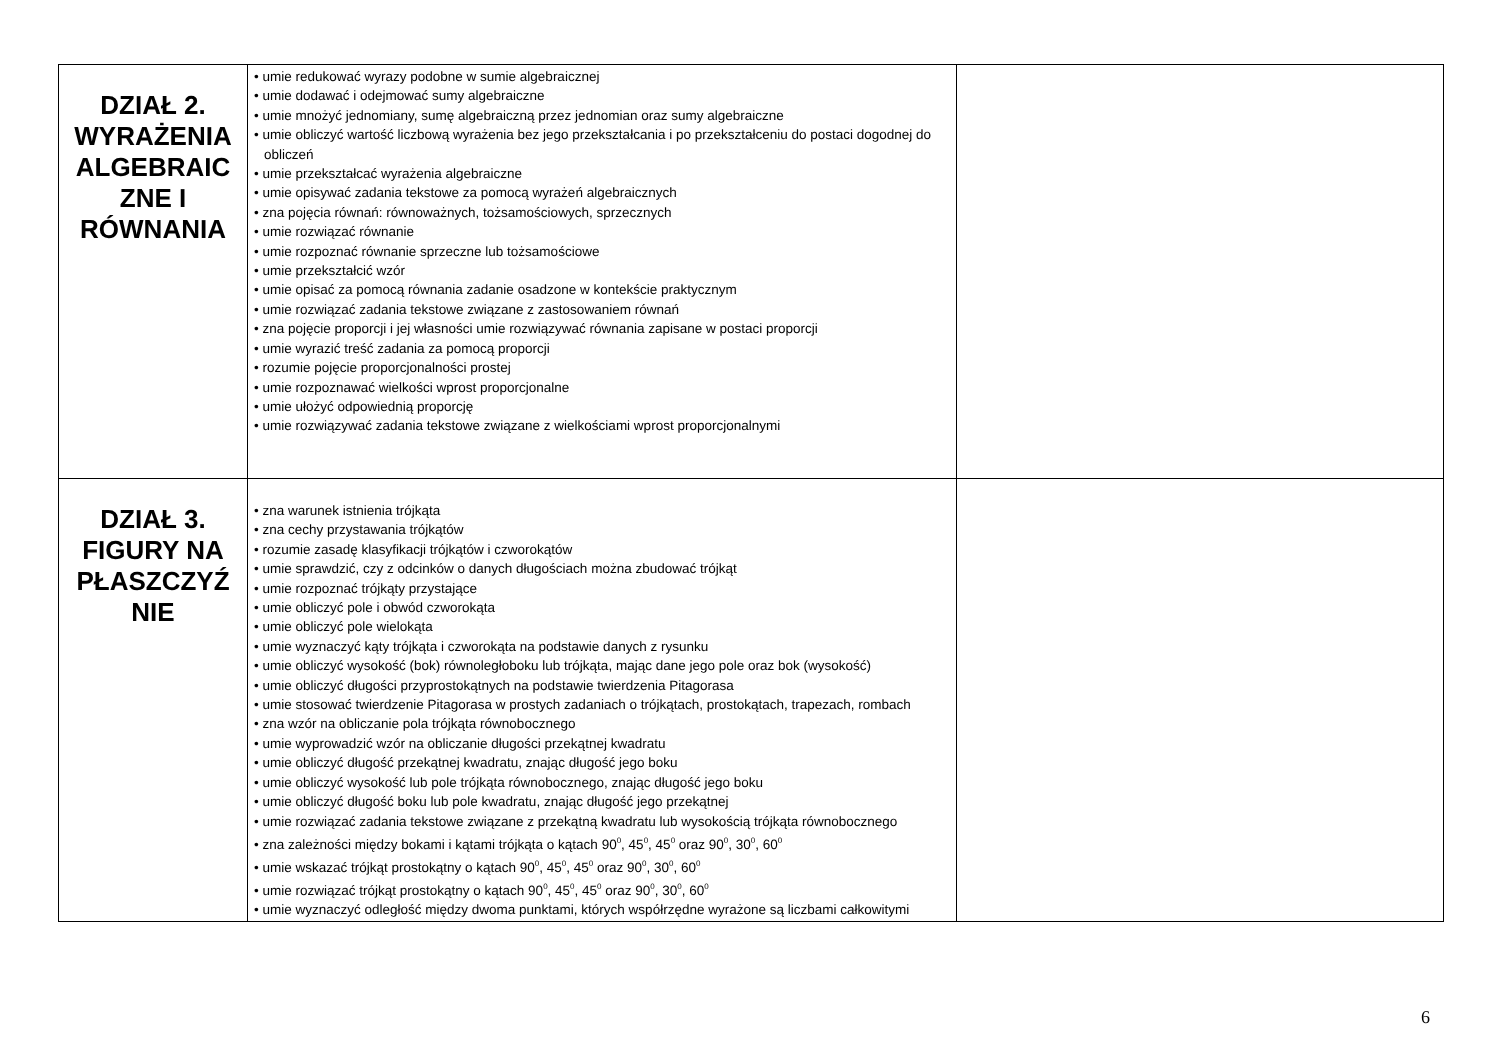| DZIAŁ 2. WYRAŻENIA ALGEBRAIC ZNE I RÓWNANIA | • umie redukować wyrazy podobne w sumie algebraicznej • umie dodawać i odejmować sumy algebraiczne • umie mnożyć jednomiany, sumę algebraiczną przez jednomian oraz sumy algebraiczne • umie obliczyć wartość liczbową wyrażenia bez jego przekształcania i po przekształceniu do postaci dogodnej do obliczeń • umie przekształcać wyrażenia algebraiczne • umie opisywać zadania tekstowe za pomocą wyrażeń algebraicznych • zna pojęcia równań: równoważnych, tożsamościowych, sprzecznych • umie rozwiązać równanie • umie rozpoznać równanie sprzeczne lub tożsamościowe • umie przekształcić wzór • umie opisać za pomocą równania zadanie osadzone w kontekście praktycznym • umie rozwiązać zadania tekstowe związane z zastosowaniem równań • zna pojęcie proporcji i jej własności umie rozwiązywać równania zapisane w postaci proporcji • umie wyrazić treść zadania za pomocą proporcji • rozumie pojęcie proporcjonalności prostej • umie rozpoznawać wielkości wprost proporcjonalne • umie ułożyć odpowiednią proporcję • umie rozwiązywać zadania tekstowe związane z wielkościami wprost proporcjonalnymi | |
| DZIAŁ 3. FIGURY NA PŁASZCZYŹ NIE | • zna warunek istnienia trójkąta • zna cechy przystawania trójkątów • rozumie zasadę klasyfikacji trójkątów i czworokątów • umie sprawdzić, czy z odcinków o danych długościach można zbudować trójkąt • umie rozpoznać trójkąty przystające • umie obliczyć pole i obwód czworokąta • umie obliczyć pole wielokąta • umie wyznaczyć kąty trójkąta i czworokąta na podstawie danych z rysunku • umie obliczyć wysokość (bok) równoległoboku lub trójkąta, mając dane jego pole oraz bok (wysokość) • umie obliczyć długości przyprostokątnych na podstawie twierdzenia Pitagorasa • umie stosować twierdzenie Pitagorasa w prostych zadaniach o trójkątach, prostokątach, trapezach, rombach • zna wzór na obliczanie pola trójkąta równobocznego • umie wyprowadzić wzór na obliczanie długości przekątnej kwadratu • umie obliczyć długość przekątnej kwadratu, znając długość jego boku • umie obliczyć wysokość lub pole trójkąta równobocznego, znając długość jego boku • umie obliczyć długość boku lub pole kwadratu, znając długość jego przekątnej • umie rozwiązać zadania tekstowe związane z przekątną kwadratu lub wysokością trójkąta równobocznego • zna zależności między bokami i kątami trójkąta o kątach 90<sup>0</sup>, 45<sup>0</sup>, 45<sup>0</sup> oraz 90<sup>0</sup>, 30<sup>0</sup>, 60<sup>0</sup> • umie wskazać trójkąt prostokątny o kątach 90<sup>0</sup>, 45<sup>0</sup>, 45<sup>0</sup> oraz 90<sup>0</sup>, 30<sup>0</sup>, 60<sup>0</sup> • umie rozwiązać trójkąt prostokątny o kątach 90<sup>0</sup>, 45<sup>0</sup>, 45<sup>0</sup> oraz 90<sup>0</sup>, 30<sup>0</sup>, 60<sup>0</sup> • umie wyznaczyć odległość między dwoma punktami, których współrzędne wyrażone są liczbami całkowitymi | |
6